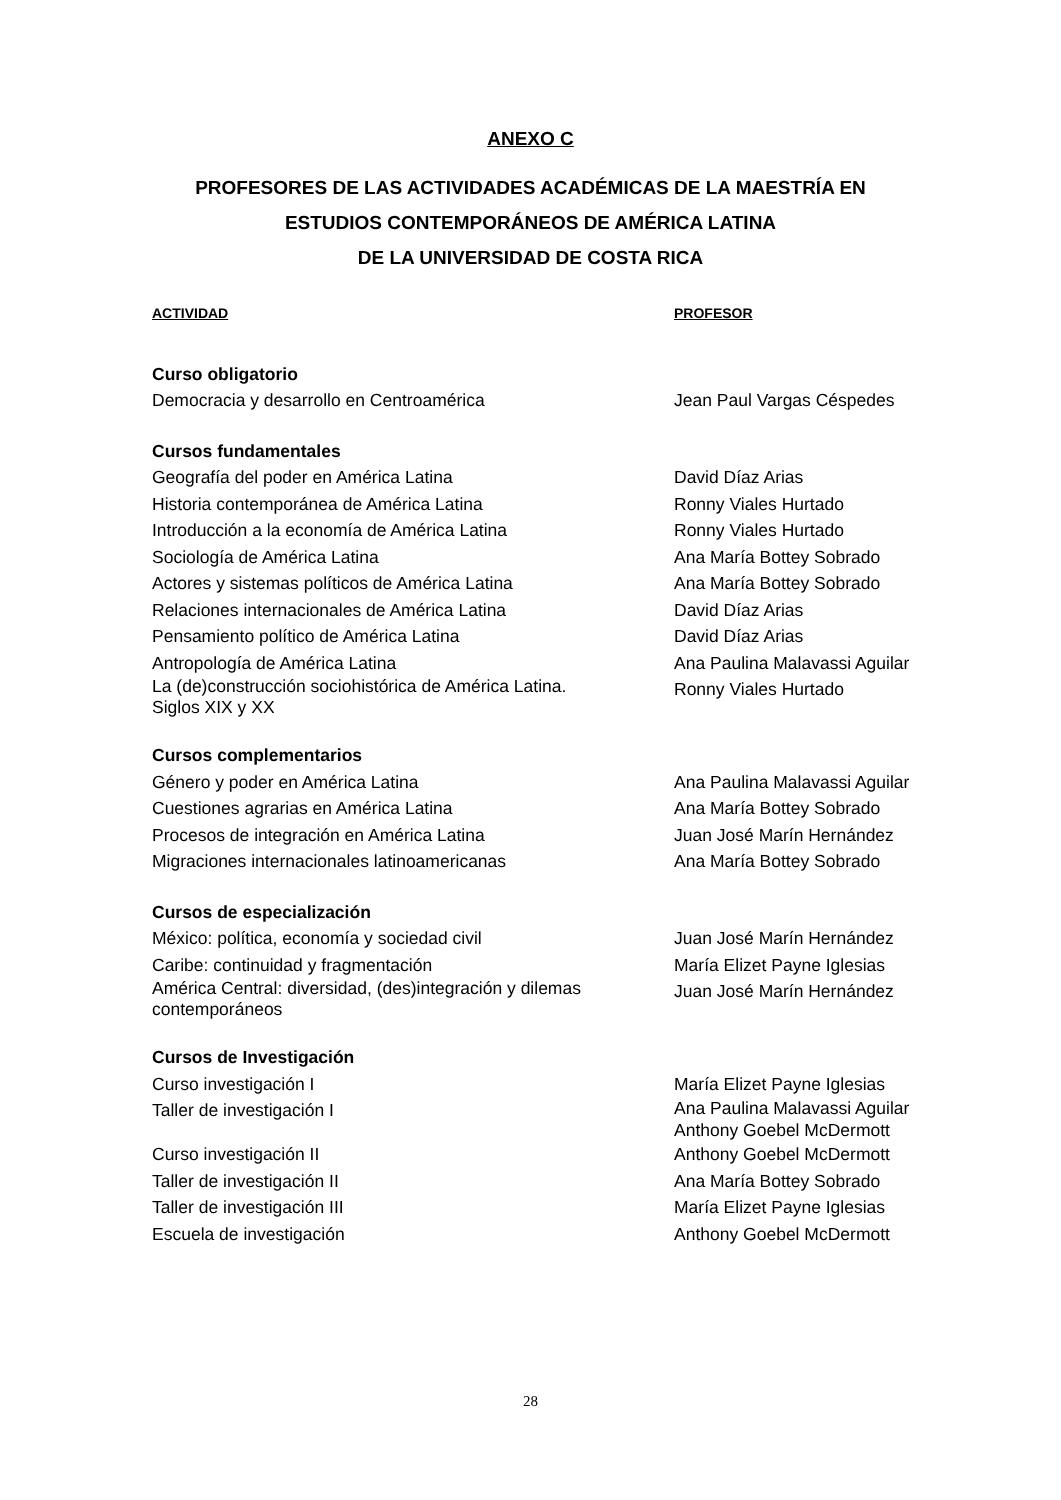ANEXO C
PROFESORES DE LAS ACTIVIDADES ACADÉMICAS DE LA MAESTRÍA EN
ESTUDIOS CONTEMPORÁNEOS DE AMÉRICA LATINA
DE LA UNIVERSIDAD DE COSTA RICA
| ACTIVIDAD | PROFESOR |
| --- | --- |
| Curso obligatorio | |
| Democracia y desarrollo en Centroamérica | Jean Paul Vargas Céspedes |
| Cursos fundamentales | |
| Geografía del poder en América Latina | David Díaz Arias |
| Historia contemporánea de América Latina | Ronny Viales Hurtado |
| Introducción a la economía de América Latina | Ronny Viales Hurtado |
| Sociología de América Latina | Ana María Bottey Sobrado |
| Actores y sistemas políticos de América Latina | Ana María Bottey Sobrado |
| Relaciones internacionales de América Latina | David Díaz Arias |
| Pensamiento político de América Latina | David Díaz Arias |
| Antropología de América Latina | Ana Paulina Malavassi Aguilar |
| La (de)construcción sociohistórica de América Latina. Siglos XIX y XX | Ronny Viales Hurtado |
| Cursos complementarios | |
| Género y poder en América Latina | Ana Paulina Malavassi Aguilar |
| Cuestiones agrarias en América Latina | Ana María Bottey Sobrado |
| Procesos de integración en América Latina | Juan José Marín Hernández |
| Migraciones internacionales latinoamericanas | Ana María Bottey Sobrado |
| Cursos de especialización | |
| México: política, economía y sociedad civil | Juan José Marín Hernández |
| Caribe: continuidad y fragmentación | María Elizet Payne Iglesias |
| América Central: diversidad, (des)integración y dilemas contemporáneos | Juan José Marín Hernández |
| Cursos de Investigación | |
| Curso investigación I | María Elizet Payne Iglesias |
| Taller de investigación I | Ana Paulina Malavassi Aguilar Anthony Goebel McDermott |
| Curso investigación II | Anthony Goebel McDermott |
| Taller de investigación II | Ana María Bottey Sobrado |
| Taller de investigación III | María Elizet Payne Iglesias |
| Escuela de investigación | Anthony Goebel McDermott |
28